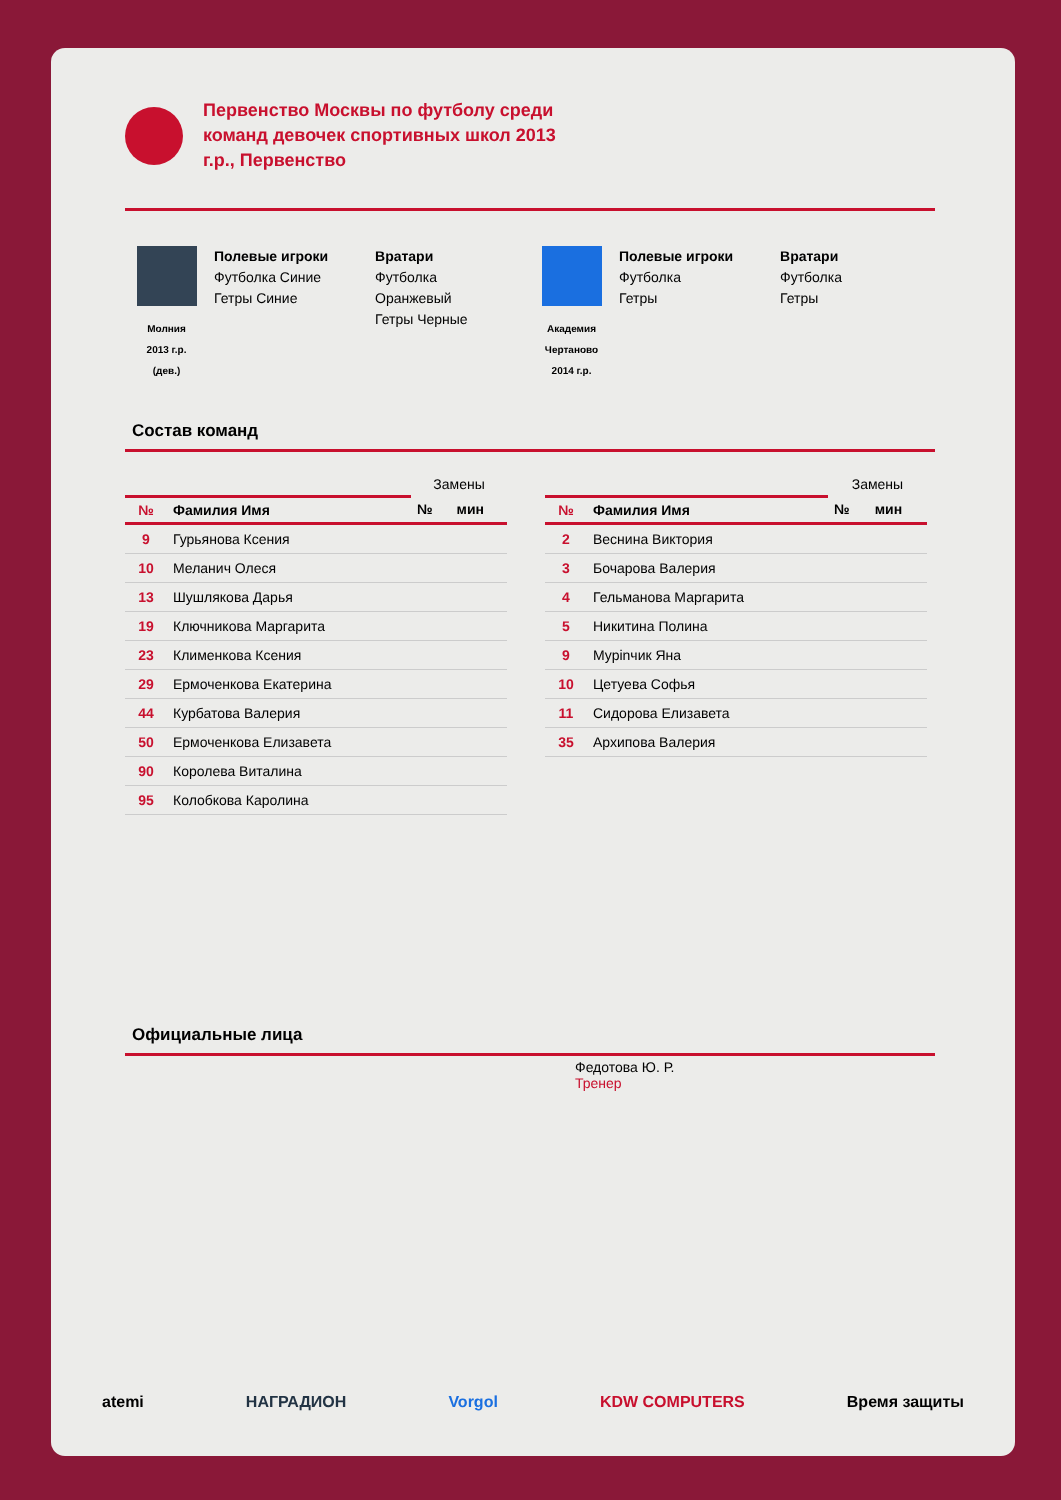Первенство Москвы по футболу среди команд девочек спортивных школ 2013 г.р., Первенство
Молния
2013 г.р.
(дев.)
Полевые игроки
Футболка Синие
Гетры Синие
Вратари
Футболка
Оранжевый
Гетры Черные
Академия
Чертаново
2014 г.р.
Полевые игроки
Футболка
Гетры
Вратари
Футболка
Гетры
Состав команд
| | | Замены | |
| --- | --- | --- | --- |
| № | Фамилия Имя | № | мин |
| 9 | Гурьянова Ксения | | |
| 10 | Меланич Олеся | | |
| 13 | Шушлякова Дарья | | |
| 19 | Ключникова Маргарита | | |
| 23 | Клименкова Ксения | | |
| 29 | Ермоченкова Екатерина | | |
| 44 | Курбатова Валерия | | |
| 50 | Ермоченкова Елизавета | | |
| 90 | Королева Виталина | | |
| 95 | Колобкова Каролина | | |
| | | Замены | |
| --- | --- | --- | --- |
| № | Фамилия Имя | № | мин |
| 2 | Веснина Виктория | | |
| 3 | Бочарова Валерия | | |
| 4 | Гельманова Маргарита | | |
| 5 | Никитина Полина | | |
| 9 | Мурinчик Яна | | |
| 10 | Цетуева Софья | | |
| 11 | Сидорова Елизавета | | |
| 35 | Архипова Валерия | | |
Официальные лица
Федотова Ю. Р.
Тренер
atemi НАГРАДИОН Vorgol KDW COMPUTERS Время защиты